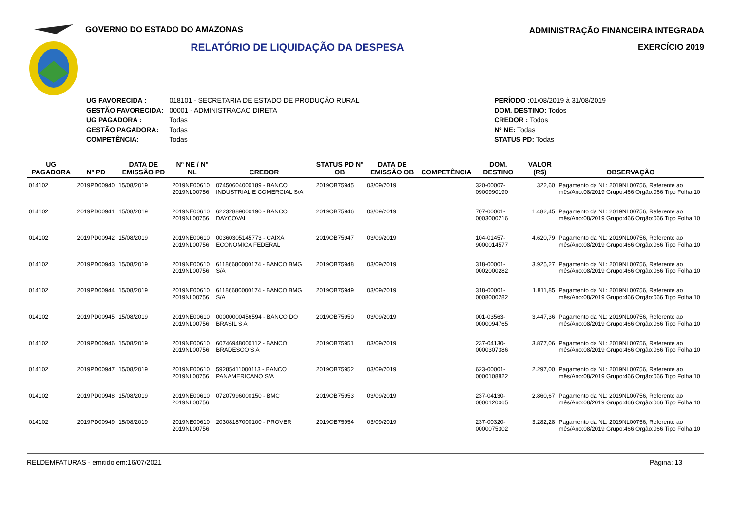GOVERNO DO ESTADO DO AMAZONAS
RELATÓRIO DE LIQUIDAÇÃO DA DESPESA
ADMINISTRAÇÃO FINANCEIRA INTEGRADA
EXERCÍCIO 2019
| UG FAVORECIDA : | 018101 - SECRETARIA DE ESTADO DE PRODUÇÃO RURAL |
| GESTÃO FAVORECIDA: | 00001 - ADMINISTRACAO DIRETA |
| UG PAGADORA : | Todas |
| GESTÃO PAGADORA: | Todas |
| COMPETÊNCIA: | Todas |
| PERÍODO : 01/08/2019 à 31/08/2019 |
| DOM. DESTINO: Todos |
| CREDOR : Todos |
| Nº NE: Todas |
| STATUS PD: Todas |
| UG PAGADORA | Nº PD | DATA DE EMISSÃO PD | Nº NE / Nº NL | CREDOR | STATUS PD Nº OB | DATA DE EMISSÃO OB | COMPETÊNCIA | DOM. DESTINO | VALOR (R$) | OBSERVAÇÃO |
| --- | --- | --- | --- | --- | --- | --- | --- | --- | --- | --- |
| 014102 | 2019PD00940 | 15/08/2019 | 2019NE00610 2019NL00756 | 07450604000189 - BANCO INDUSTRIAL E COMERCIAL S/A | 2019OB75945 | 03/09/2019 | | 320-00007-0900990190 | 322,60 | Pagamento da NL: 2019NL00756, Referente ao mês/Ano:08/2019 Grupo:466 Orgão:066 Tipo Folha:10 |
| 014102 | 2019PD00941 | 15/08/2019 | 2019NE00610 2019NL00756 | 62232889000190 - BANCO DAYCOVAL | 2019OB75946 | 03/09/2019 | | 707-00001-0003000216 | 1.482,45 | Pagamento da NL: 2019NL00756, Referente ao mês/Ano:08/2019 Grupo:466 Orgão:066 Tipo Folha:10 |
| 014102 | 2019PD00942 | 15/08/2019 | 2019NE00610 2019NL00756 | 00360305145773 - CAIXA ECONOMICA FEDERAL | 2019OB75947 | 03/09/2019 | | 104-01457-9000014577 | 4.620,79 | Pagamento da NL: 2019NL00756, Referente ao mês/Ano:08/2019 Grupo:466 Orgão:066 Tipo Folha:10 |
| 014102 | 2019PD00943 | 15/08/2019 | 2019NE00610 2019NL00756 | 61186680000174 - BANCO BMG S/A | 2019OB75948 | 03/09/2019 | | 318-00001-0002000282 | 3.925,27 | Pagamento da NL: 2019NL00756, Referente ao mês/Ano:08/2019 Grupo:466 Orgão:066 Tipo Folha:10 |
| 014102 | 2019PD00944 | 15/08/2019 | 2019NE00610 2019NL00756 | 61186680000174 - BANCO BMG S/A | 2019OB75949 | 03/09/2019 | | 318-00001-0008000282 | 1.811,85 | Pagamento da NL: 2019NL00756, Referente ao mês/Ano:08/2019 Grupo:466 Orgão:066 Tipo Folha:10 |
| 014102 | 2019PD00945 | 15/08/2019 | 2019NE00610 2019NL00756 | 00000000456594 - BANCO DO BRASIL S A | 2019OB75950 | 03/09/2019 | | 001-03563-0000094765 | 3.447,36 | Pagamento da NL: 2019NL00756, Referente ao mês/Ano:08/2019 Grupo:466 Orgão:066 Tipo Folha:10 |
| 014102 | 2019PD00946 | 15/08/2019 | 2019NE00610 2019NL00756 | 60746948000112 - BANCO BRADESCO S A | 2019OB75951 | 03/09/2019 | | 237-04130-0000307386 | 3.877,06 | Pagamento da NL: 2019NL00756, Referente ao mês/Ano:08/2019 Grupo:466 Orgão:066 Tipo Folha:10 |
| 014102 | 2019PD00947 | 15/08/2019 | 2019NE00610 2019NL00756 | 59285411000113 - BANCO PANAMERICANO S/A | 2019OB75952 | 03/09/2019 | | 623-00001-0000108822 | 2.297,00 | Pagamento da NL: 2019NL00756, Referente ao mês/Ano:08/2019 Grupo:466 Orgão:066 Tipo Folha:10 |
| 014102 | 2019PD00948 | 15/08/2019 | 2019NE00610 2019NL00756 | 07207996000150 - BMC | 2019OB75953 | 03/09/2019 | | 237-04130-0000120065 | 2.860,67 | Pagamento da NL: 2019NL00756, Referente ao mês/Ano:08/2019 Grupo:466 Orgão:066 Tipo Folha:10 |
| 014102 | 2019PD00949 | 15/08/2019 | 2019NE00610 2019NL00756 | 20308187000100 - PROVER | 2019OB75954 | 03/09/2019 | | 237-00320-0000075302 | 3.282,28 | Pagamento da NL: 2019NL00756, Referente ao mês/Ano:08/2019 Grupo:466 Orgão:066 Tipo Folha:10 |
RELDEMFATURAS - emitido em:16/07/2021 Página: 13